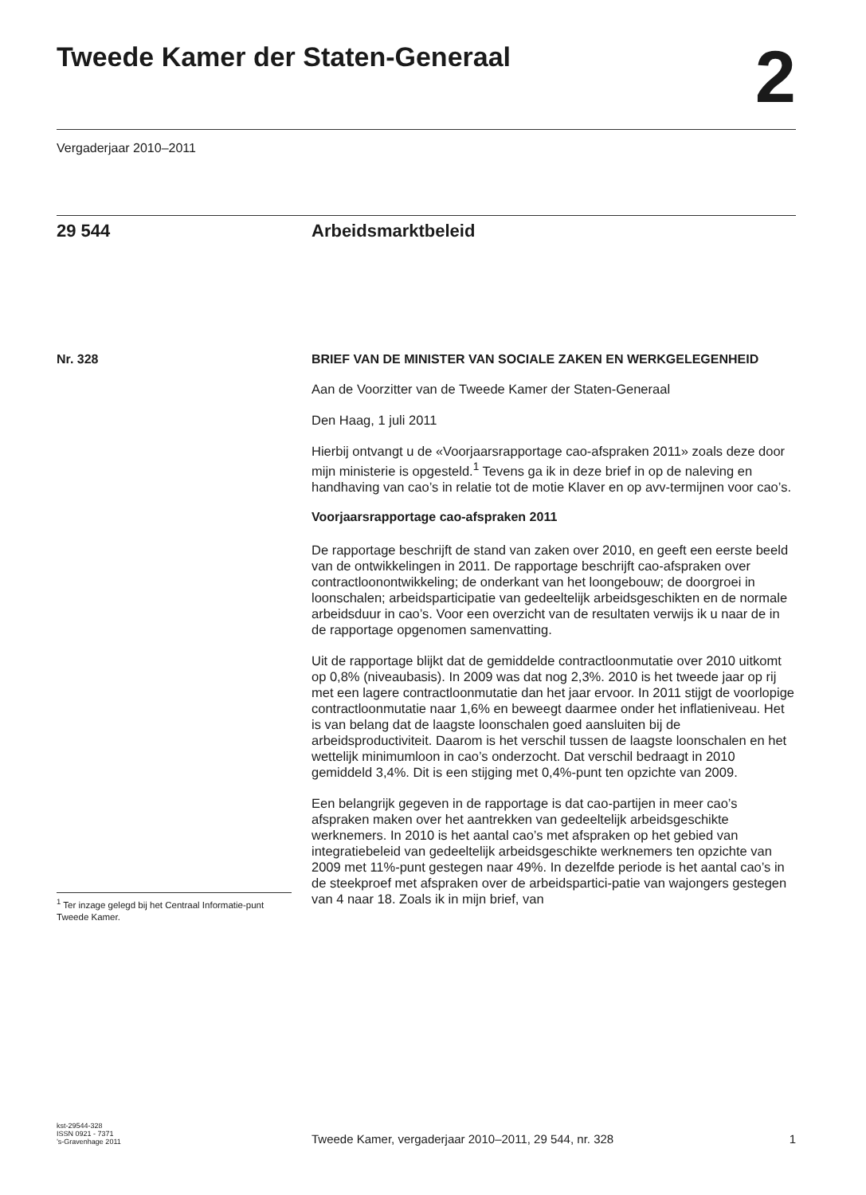Tweede Kamer der Staten-Generaal
2
Vergaderjaar 2010–2011
29 544 Arbeidsmarktbeleid
Nr. 328
<sup>1</sup> Ter inzage gelegd bij het Centraal Informatie-punt Tweede Kamer.
BRIEF VAN DE MINISTER VAN SOCIALE ZAKEN EN WERKGELEGENHEID
Aan de Voorzitter van de Tweede Kamer der Staten-Generaal
Den Haag, 1 juli 2011
Hierbij ontvangt u de «Voorjaarsrapportage cao-afspraken 2011» zoals deze door mijn ministerie is opgesteld.<sup>1</sup> Tevens ga ik in deze brief in op de naleving en handhaving van cao’s in relatie tot de motie Klaver en op avv-termijnen voor cao’s.
Voorjaarsrapportage cao-afspraken 2011
De rapportage beschrijft de stand van zaken over 2010, en geeft een eerste beeld van de ontwikkelingen in 2011. De rapportage beschrijft cao-afspraken over contractloonontwikkeling; de onderkant van het loongebouw; de doorgroei in loonschalen; arbeidsparticipatie van gedeeltelijk arbeidsgeschikten en de normale arbeidsduur in cao’s. Voor een overzicht van de resultaten verwijs ik u naar de in de rapportage opgenomen samenvatting.
Uit de rapportage blijkt dat de gemiddelde contractloonmutatie over 2010 uitkomt op 0,8% (niveaubasis). In 2009 was dat nog 2,3%. 2010 is het tweede jaar op rij met een lagere contractloonmutatie dan het jaar ervoor. In 2011 stijgt de voorlopige contractloonmutatie naar 1,6% en beweegt daarmee onder het inflatieniveau. Het is van belang dat de laagste loonschalen goed aansluiten bij de arbeidsproductiviteit. Daarom is het verschil tussen de laagste loonschalen en het wettelijk minimumloon in cao’s onderzocht. Dat verschil bedraagt in 2010 gemiddeld 3,4%. Dit is een stijging met 0,4%-punt ten opzichte van 2009.
Een belangrijk gegeven in de rapportage is dat cao-partijen in meer cao’s afspraken maken over het aantrekken van gedeeltelijk arbeidsgeschikte werknemers. In 2010 is het aantal cao’s met afspraken op het gebied van integratiebeleid van gedeeltelijk arbeidsgeschikte werknemers ten opzichte van 2009 met 11%-punt gestegen naar 49%. In dezelfde periode is het aantal cao’s in de steekproef met afspraken over de arbeidspartici-patie van wajongers gestegen van 4 naar 18. Zoals ik in mijn brief, van
kst-29544-328
ISSN 0921 - 7371
’s-Gravenhage 2011
Tweede Kamer, vergaderjaar 2010–2011, 29 544, nr. 328 1